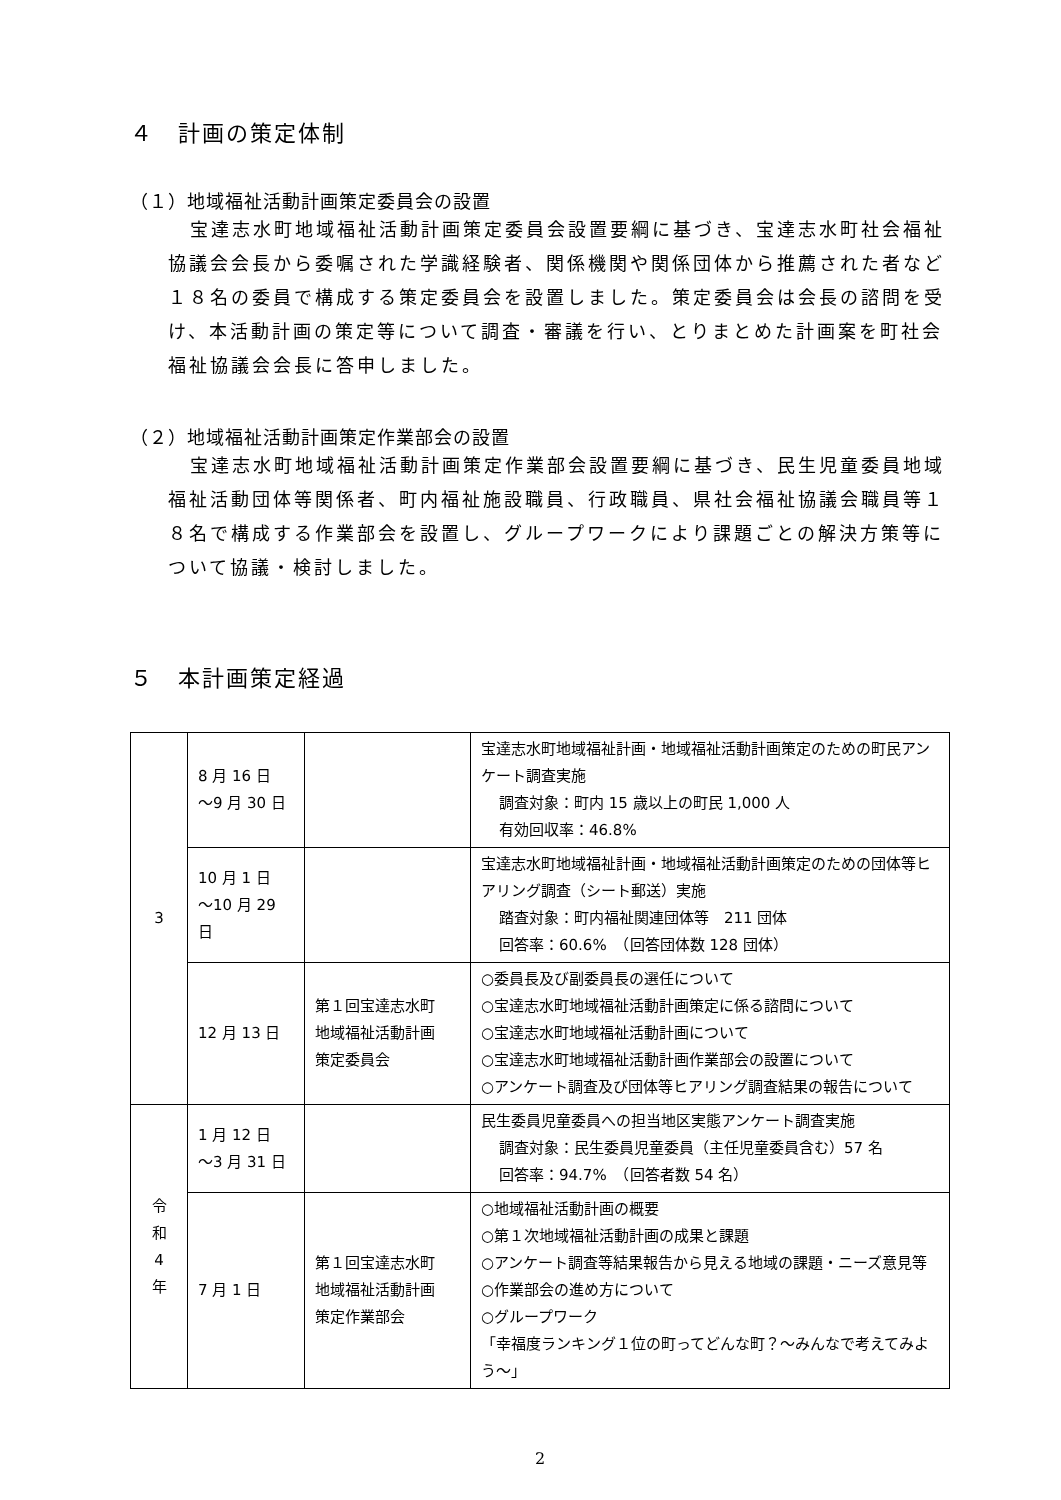４　計画の策定体制
（１）地域福祉活動計画策定委員会の設置
宝達志水町地域福祉活動計画策定委員会設置要綱に基づき、宝達志水町社会福祉協議会会長から委嘱された学識経験者、関係機関や関係団体から推薦された者など１８名の委員で構成する策定委員会を設置しました。策定委員会は会長の諮問を受け、本活動計画の策定等について調査・審議を行い、とりまとめた計画案を町社会福祉協議会会長に答申しました。
（２）地域福祉活動計画策定作業部会の設置
宝達志水町地域福祉活動計画策定作業部会設置要綱に基づき、民生児童委員地域福祉活動団体等関係者、町内福祉施設職員、行政職員、県社会福祉協議会職員等１８名で構成する作業部会を設置し、グループワークにより課題ごとの解決方策等について協議・検討しました。
５　本計画策定経過
| 3 | 8 月 16 日 ～9 月 30 日 | | 宝達志水町地域福祉計画・地域福祉活動計画策定のための町民アンケート調査実施 調査対象：町内 15 歳以上の町民 1,000 人 有効回収率：46.8% |
| | 10 月 1 日 ～10 月 29 日 | | 宝達志水町地域福祉計画・地域福祉活動計画策定のための団体等ヒアリング調査（シート郵送）実施 踏査対象：町内福祉関連団体等 211 団体 回答率：60.6% （回答団体数 128 団体） |
| | 12 月 13 日 | 第１回宝達志水町 地域福祉活動計画 策定委員会 | ○委員長及び副委員長の選任について ○宝達志水町地域福祉活動計画策定に係る諮問について ○宝達志水町地域福祉活動計画について ○宝達志水町地域福祉活動計画作業部会の設置について ○アンケート調査及び団体等ヒアリング調査結果の報告について |
| 令 和 4 年 | 1 月 12 日 ～3 月 31 日 | | 民生委員児童委員への担当地区実態アンケート調査実施 調査対象：民生委員児童委員（主任児童委員含む）57 名 回答率：94.7% （回答者数 54 名） |
| | 7 月 1 日 | 第１回宝達志水町 地域福祉活動計画 策定作業部会 | ○地域福祉活動計画の概要 ○第１次地域福祉活動計画の成果と課題 ○アンケート調査等結果報告から見える地域の課題・ニーズ意見等 ○作業部会の進め方について ○グループワーク 「幸福度ランキング１位の町ってどんな町？～みんなで考えてみよう～」 |
2